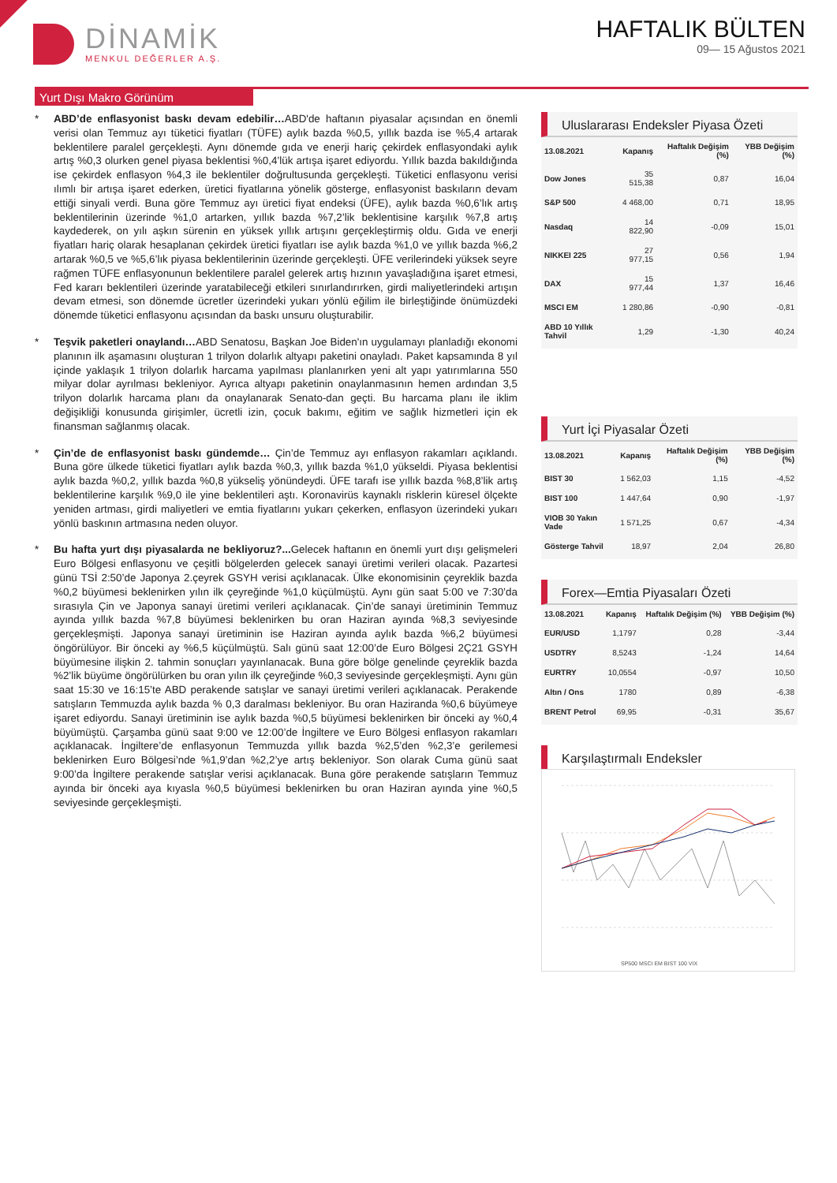DİNAMİK
MENKUL DEĞERLER A.Ş.
HAFTALIK BÜLTEN
09— 15 Ağustos 2021
Yurt Dışı Makro Görünüm
* ABD’de enflasyonist baskı devam edebilir…ABD'de haftanın piyasalar açısından en önemli verisi olan Temmuz ayı tüketici fiyatları (TÜFE) aylık bazda %0,5, yıllık bazda ise %5,4 artarak beklentilere paralel gerçekleşti. Aynı dönemde gıda ve enerji hariç çekirdek enflasyondaki aylık artış %0,3 olurken genel piyasa beklentisi %0,4’lük artışa işaret ediyordu. Yıllık bazda bakıldığında ise çekirdek enflasyon %4,3 ile beklentiler doğrultusunda gerçekleşti. Tüketici enflasyonu verisi ılımlı bir artışa işaret ederken, üretici fiyatlarına yönelik gösterge, enflasyonist baskıların devam ettiği sinyali verdi. Buna göre Temmuz ayı üretici fiyat endeksi (ÜFE), aylık bazda %0,6’lık artış beklentilerinin üzerinde %1,0 artarken, yıllık bazda %7,2’lik beklentisine karşılık %7,8 artış kaydederek, on yılı aşkın sürenin en yüksek yıllık artışını gerçekleştirmiş oldu. Gıda ve enerji fiyatları hariç olarak hesaplanan çekirdek üretici fiyatları ise aylık bazda %1,0 ve yıllık bazda %6,2 artarak %0,5 ve %5,6’lık piyasa beklentilerinin üzerinde gerçekleşti. ÜFE verilerindeki yüksek seyre rağmen TÜFE enflasyonunun beklentilere paralel gelerek artış hızının yavaşladığına işaret etmesi, Fed kararı beklentileri üzerinde yaratabileceği etkileri sınırlandırırken, girdi maliyetlerindeki artışın devam etmesi, son dönemde ücretler üzerindeki yukarı yönlü eğilim ile birleştiğinde önümüzdeki dönemde tüketici enflasyonu açısından da baskı unsuru oluşturabilir.
* Teşvik paketleri onaylandı…ABD Senatosu, Başkan Joe Biden'ın uygulamayı planladığı ekonomi planının ilk aşamasını oluşturan 1 trilyon dolarlık altyapı paketini onayladı. Paket kapsamında 8 yıl içinde yaklaşık 1 trilyon dolarlık harcama yapılması planlanırken yeni alt yapı yatırımlarına 550 milyar dolar ayrılması bekleniyor. Ayrıca altyapı paketinin onaylanmasının hemen ardından 3,5 trilyon dolarlık harcama planı da onaylanarak Senato-dan geçti. Bu harcama planı ile iklim değişikliği konusunda girişimler, ücretli izin, çocuk bakımı, eğitim ve sağlık hizmetleri için ek finansman sağlanmış olacak.
* Çin’de de enflasyonist baskı gündemde… Çin’de Temmuz ayı enflasyon rakamları açıklandı. Buna göre ülkede tüketici fiyatları aylık bazda %0,3, yıllık bazda %1,0 yükseldi. Piyasa beklentisi aylık bazda %0,2, yıllık bazda %0,8 yükseliş yönündeydi. ÜFE tarafı ise yıllık bazda %8,8’lik artış beklentilerine karşılık %9,0 ile yine beklentileri aştı. Koronavirüs kaynaklı risklerin küresel ölçekte yeniden artması, girdi maliyetleri ve emtia fiyatlarını yukarı çekerken, enflasyon üzerindeki yukarı yönlü baskının artmasına neden oluyor.
* Bu hafta yurt dışı piyasalarda ne bekliyoruz?... Gelecek haftanın en önemli yurt dışı gelişmeleri Euro Bölgesi enflasyonu ve çeşitli bölgelerden gelecek sanayi üretimi verileri olacak. Pazartesi günü TSİ 2:50’de Japonya 2.çeyrek GSYH verisi açıklanacak. Ülke ekonomisinin çeyreklik bazda %0,2 büyümesi beklenirken yılın ilk çeyreğinde %1,0 küçülmüştü. Aynı gün saat 5:00 ve 7:30’da sırasıyla Çin ve Japonya sanayi üretimi verileri açıklanacak. Çin’de sanayi üretiminin Temmuz ayında yıllık bazda %7,8 büyümesi beklenirken bu oran Haziran ayında %8,3 seviyesinde gerçekleşmişti. Japonya sanayi üretiminin ise Haziran ayında aylık bazda %6,2 büyümesi öngörülüyor. Bir önceki ay %6,5 küçülmüştü. Salı günü saat 12:00’de Euro Bölgesi 2Ç21 GSYH büyümesine ilişkin 2. tahmin sonuçları yayınlanacak. Buna göre bölge genelinde çeyreklik bazda %2’lik büyüme öngörülürken bu oran yılın ilk çeyreğinde %0,3 seviyesinde gerçekleşmişti. Aynı gün saat 15:30 ve 16:15’te ABD perakende satışlar ve sanayi üretimi verileri açıklanacak. Perakende satışların Temmuzda aylık bazda % 0,3 daralması bekleniyor. Bu oran Haziranda %0,6 büyümeye işaret ediyordu. Sanayi üretiminin ise aylık bazda %0,5 büyümesi beklenirken bir önceki ay %0,4 büyümüştü. Çarşamba günü saat 9:00 ve 12:00’de İngiltere ve Euro Bölgesi enflasyon rakamları açıklanacak. İngiltere’de enflasyonun Temmuzda yıllık bazda %2,5’den %2,3’e gerilemesi beklenirken Euro Bölgesi’nde %1,9’dan %2,2’ye artış bekleniyor. Son olarak Cuma günü saat 9:00’da İngiltere perakende satışlar verisi açıklanacak. Buna göre perakende satışların Temmuz ayında bir önceki aya kıyasla %0,5 büyümesi beklenirken bu oran Haziran ayında yine %0,5 seviyesinde gerçekleşmişti.
Uluslararası Endeksler Piyasa Özeti
| 13.08.2021 | Kapanış | Haftalık Değişim (%) | YBB Değişim (%) |
| --- | --- | --- | --- |
| Dow Jones | 35 515,38 | 0,87 | 16,04 |
| S&P 500 | 4 468,00 | 0,71 | 18,95 |
| Nasdaq | 14 822,90 | -0,09 | 15,01 |
| NIKKEI 225 | 27 977,15 | 0,56 | 1,94 |
| DAX | 15 977,44 | 1,37 | 16,46 |
| MSCI EM | 1 280,86 | -0,90 | -0,81 |
| ABD 10 Yıllık Tahvil | 1,29 | -1,30 | 40,24 |
Yurt İçi Piyasalar Özeti
| 13.08.2021 | Kapanış | Haftalık Değişim (%) | YBB Değişim (%) |
| --- | --- | --- | --- |
| BIST 30 | 1 562,03 | 1,15 | -4,52 |
| BIST 100 | 1 447,64 | 0,90 | -1,97 |
| VIOB 30 Yakın Vade | 1 571,25 | 0,67 | -4,34 |
| Gösterge Tahvil | 18,97 | 2,04 | 26,80 |
Forex—Emtia Piyasaları Özeti
| 13.08.2021 | Kapanış | Haftalık Değişim (%) | YBB Değişim (%) |
| --- | --- | --- | --- |
| EUR/USD | 1,1797 | 0,28 | -3,44 |
| USDTRY | 8,5243 | -1,24 | 14,64 |
| EURTRY | 10,0554 | -0,97 | 10,50 |
| Altın / Ons | 1780 | 0,89 | -6,38 |
| BRENT Petrol | 69,95 | -0,31 | 35,67 |
Karşılaştırmalı Endeksler
SP500 MSCI EM BIST 100 VIX